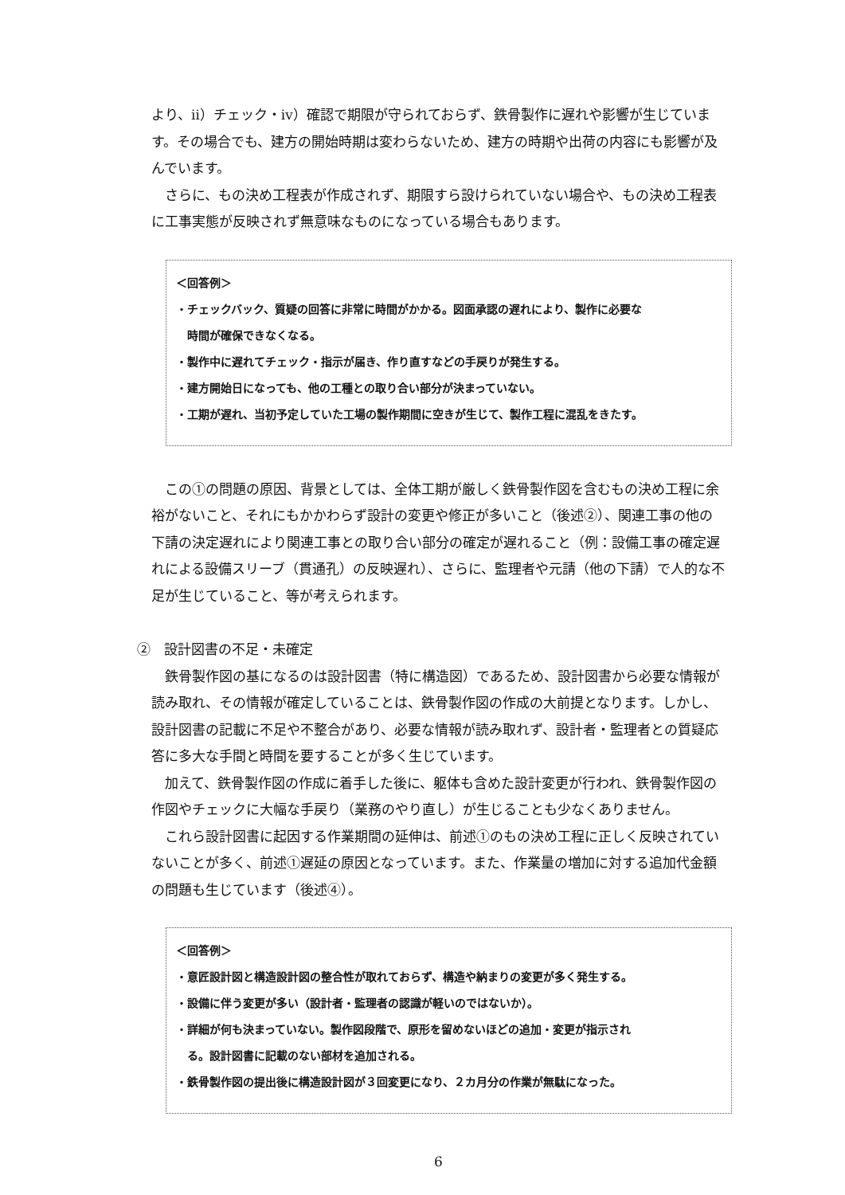より、ⅱ）チェック・ⅳ）確認で期限が守られておらず、鉄骨製作に遅れや影響が生じています。その場合でも、建方の開始時期は変わらないため、建方の時期や出荷の内容にも影響が及んでいます。
さらに、もの決め工程表が作成されず、期限すら設けられていない場合や、もの決め工程表に工事実態が反映されず無意味なものになっている場合もあります。
＜回答例＞
・チェックバック、質疑の回答に非常に時間がかかる。図面承認の遅れにより、製作に必要な
時間が確保できなくなる。
・製作中に遅れてチェック・指示が届き、作り直すなどの手戻りが発生する。
・建方開始日になっても、他の工種との取り合い部分が決まっていない。
・工期が遅れ、当初予定していた工場の製作期間に空きが生じて、製作工程に混乱をきたす。
この①の問題の原因、背景としては、全体工期が厳しく鉄骨製作図を含むもの決め工程に余裕がないこと、それにもかかわらず設計の変更や修正が多いこと（後述②）、関連工事の他の下請の決定遅れにより関連工事との取り合い部分の確定が遅れること（例：設備工事の確定遅れによる設備スリーブ（貫通孔）の反映遅れ）、さらに、監理者や元請（他の下請）で人的な不足が生じていること、等が考えられます。
②　設計図書の不足・未確定
鉄骨製作図の基になるのは設計図書（特に構造図）であるため、設計図書から必要な情報が読み取れ、その情報が確定していることは、鉄骨製作図の作成の大前提となります。しかし、設計図書の記載に不足や不整合があり、必要な情報が読み取れず、設計者・監理者との質疑応答に多大な手間と時間を要することが多く生じています。
加えて、鉄骨製作図の作成に着手した後に、躯体も含めた設計変更が行われ、鉄骨製作図の作図やチェックに大幅な手戻り（業務のやり直し）が生じることも少なくありません。
これら設計図書に起因する作業期間の延伸は、前述①のもの決め工程に正しく反映されていないことが多く、前述①遅延の原因となっています。また、作業量の増加に対する追加代金額の問題も生じています（後述④）。
＜回答例＞
・意匠設計図と構造設計図の整合性が取れておらず、構造や納まりの変更が多く発生する。
・設備に伴う変更が多い（設計者・監理者の認識が軽いのではないか）。
・詳細が何も決まっていない。製作図段階で、原形を留めないほどの追加・変更が指示され
る。設計図書に記載のない部材を追加される。
・鉄骨製作図の提出後に構造設計図が３回変更になり、２カ月分の作業が無駄になった。
6